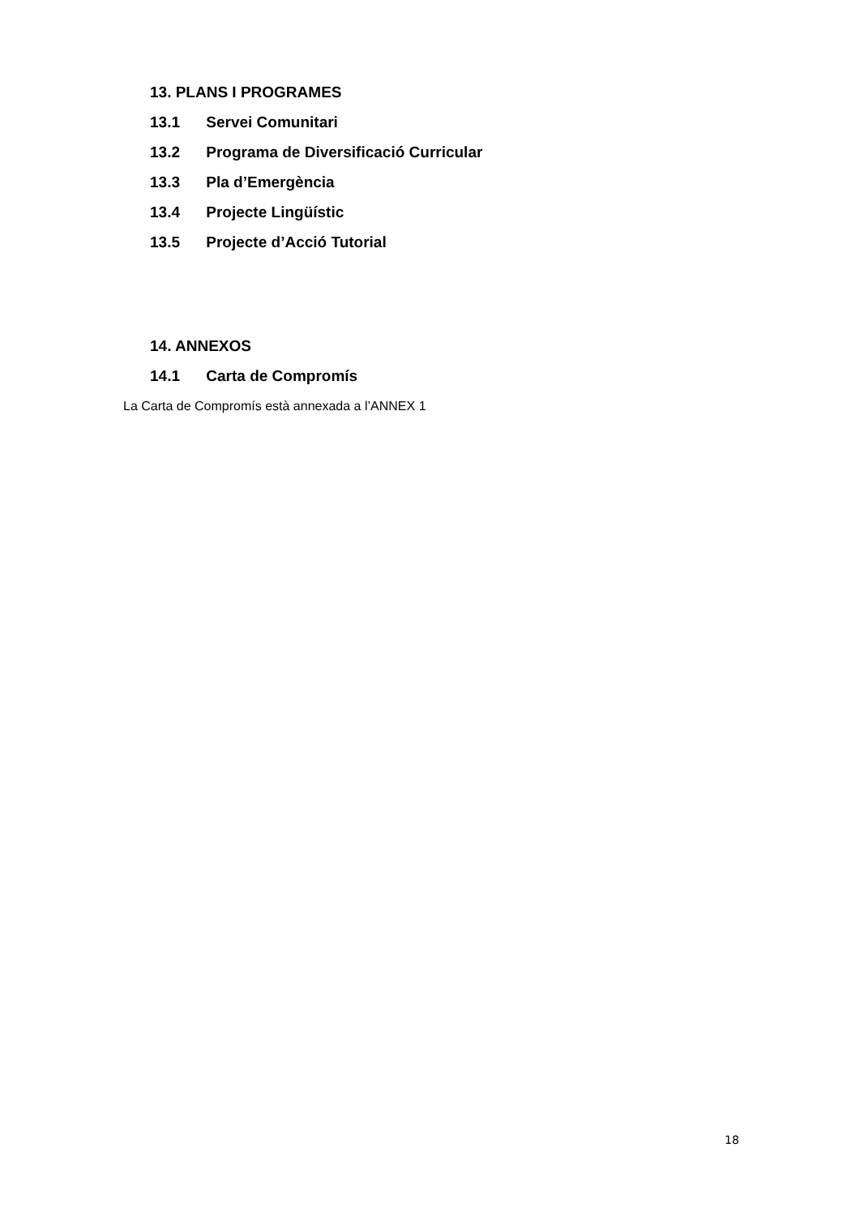13. PLANS I PROGRAMES
13.1 Servei Comunitari
13.2 Programa de Diversificació Curricular
13.3 Pla d’Emergència
13.4 Projecte Lingüístic
13.5 Projecte d’Acció Tutorial
14. ANNEXOS
14.1 Carta de Compromís
La Carta de Compromís està annexada a l’ANNEX 1
18